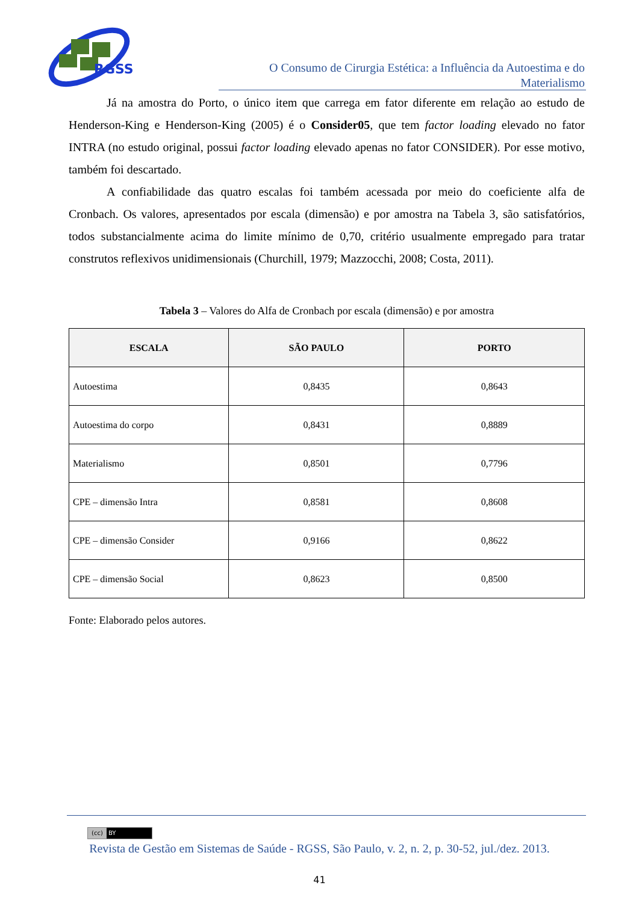RGSS
O Consumo de Cirurgia Estética: a Influência da Autoestima e do
Materialismo
Já na amostra do Porto, o único item que carrega em fator diferente em relação ao estudo de Henderson-King e Henderson-King (2005) é o Consider05, que tem factor loading elevado no fator INTRA (no estudo original, possui factor loading elevado apenas no fator CONSIDER). Por esse motivo, também foi descartado.
A confiabilidade das quatro escalas foi também acessada por meio do coeficiente alfa de Cronbach. Os valores, apresentados por escala (dimensão) e por amostra na Tabela 3, são satisfatórios, todos substancialmente acima do limite mínimo de 0,70, critério usualmente empregado para tratar construtos reflexivos unidimensionais (Churchill, 1979; Mazzocchi, 2008; Costa, 2011).
Tabela 3 – Valores do Alfa de Cronbach por escala (dimensão) e por amostra
| ESCALA | SÃO PAULO | PORTO |
| --- | --- | --- |
| Autoestima | 0,8435 | 0,8643 |
| Autoestima do corpo | 0,8431 | 0,8889 |
| Materialismo | 0,8501 | 0,7796 |
| CPE – dimensão Intra | 0,8581 | 0,8608 |
| CPE – dimensão Consider | 0,9166 | 0,8622 |
| CPE – dimensão Social | 0,8623 | 0,8500 |
Fonte: Elaborado pelos autores.
(cc) BY
Revista de Gestão em Sistemas de Saúde - RGSS, São Paulo, v. 2, n. 2, p. 30-52, jul./dez. 2013.
41